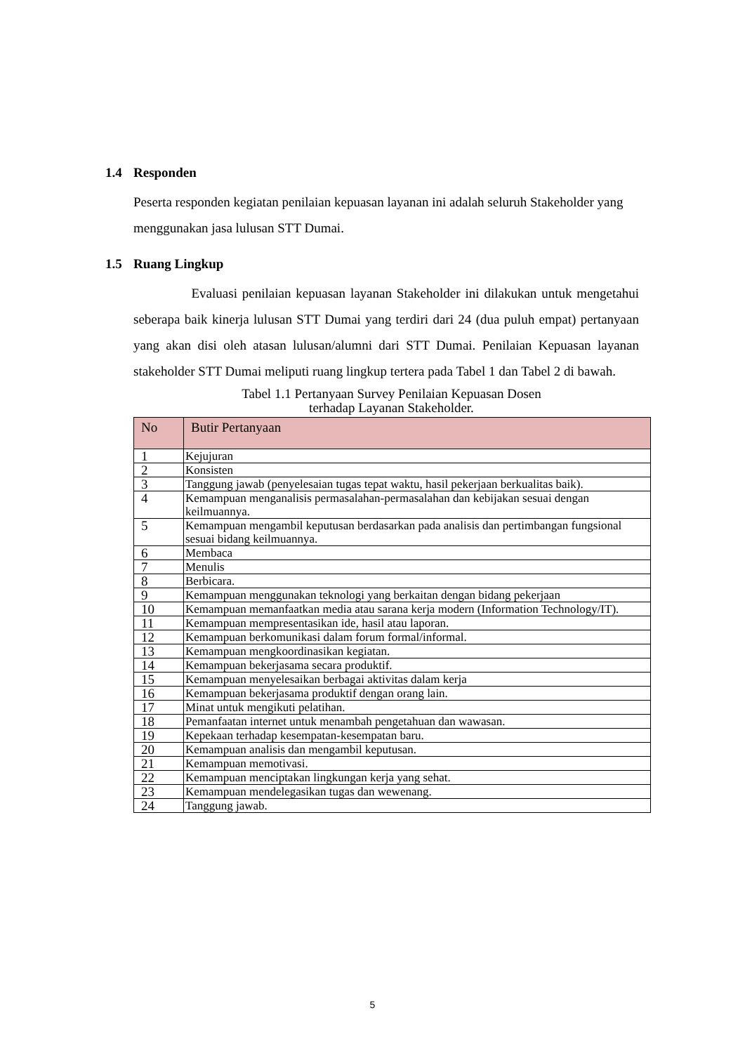1.4 Responden
Peserta responden kegiatan penilaian kepuasan layanan ini adalah seluruh Stakeholder yang menggunakan jasa lulusan STT Dumai.
1.5 Ruang Lingkup
Evaluasi penilaian kepuasan layanan Stakeholder ini dilakukan untuk mengetahui seberapa baik kinerja lulusan STT Dumai yang terdiri dari 24 (dua puluh empat) pertanyaan yang akan disi oleh atasan lulusan/alumni dari STT Dumai. Penilaian Kepuasan layanan stakeholder STT Dumai meliputi ruang lingkup tertera pada Tabel 1 dan Tabel 2 di bawah.
Tabel 1.1 Pertanyaan Survey Penilaian Kepuasan Dosen
terhadap Layanan Stakeholder.
| No | Butir Pertanyaan |
| --- | --- |
| 1 | Kejujuran |
| 2 | Konsisten |
| 3 | Tanggung jawab (penyelesaian tugas tepat waktu, hasil pekerjaan berkualitas baik). |
| 4 | Kemampuan menganalisis permasalahan-permasalahan dan kebijakan sesuai dengan keilmuannya. |
| 5 | Kemampuan mengambil keputusan berdasarkan pada analisis dan pertimbangan fungsional sesuai bidang keilmuannya. |
| 6 | Membaca |
| 7 | Menulis |
| 8 | Berbicara. |
| 9 | Kemampuan menggunakan teknologi yang berkaitan dengan bidang pekerjaan |
| 10 | Kemampuan memanfaatkan media atau sarana kerja modern (Information Technology/IT). |
| 11 | Kemampuan mempresentasikan ide, hasil atau laporan. |
| 12 | Kemampuan berkomunikasi dalam forum formal/informal. |
| 13 | Kemampuan mengkoordinasikan kegiatan. |
| 14 | Kemampuan bekerjasama secara produktif. |
| 15 | Kemampuan menyelesaikan berbagai aktivitas dalam kerja |
| 16 | Kemampuan bekerjasama produktif dengan orang lain. |
| 17 | Minat untuk mengikuti pelatihan. |
| 18 | Pemanfaatan internet untuk menambah pengetahuan dan wawasan. |
| 19 | Kepekaan terhadap kesempatan-kesempatan baru. |
| 20 | Kemampuan analisis dan mengambil keputusan. |
| 21 | Kemampuan memotivasi. |
| 22 | Kemampuan menciptakan lingkungan kerja yang sehat. |
| 23 | Kemampuan mendelegasikan tugas dan wewenang. |
| 24 | Tanggung jawab. |
5